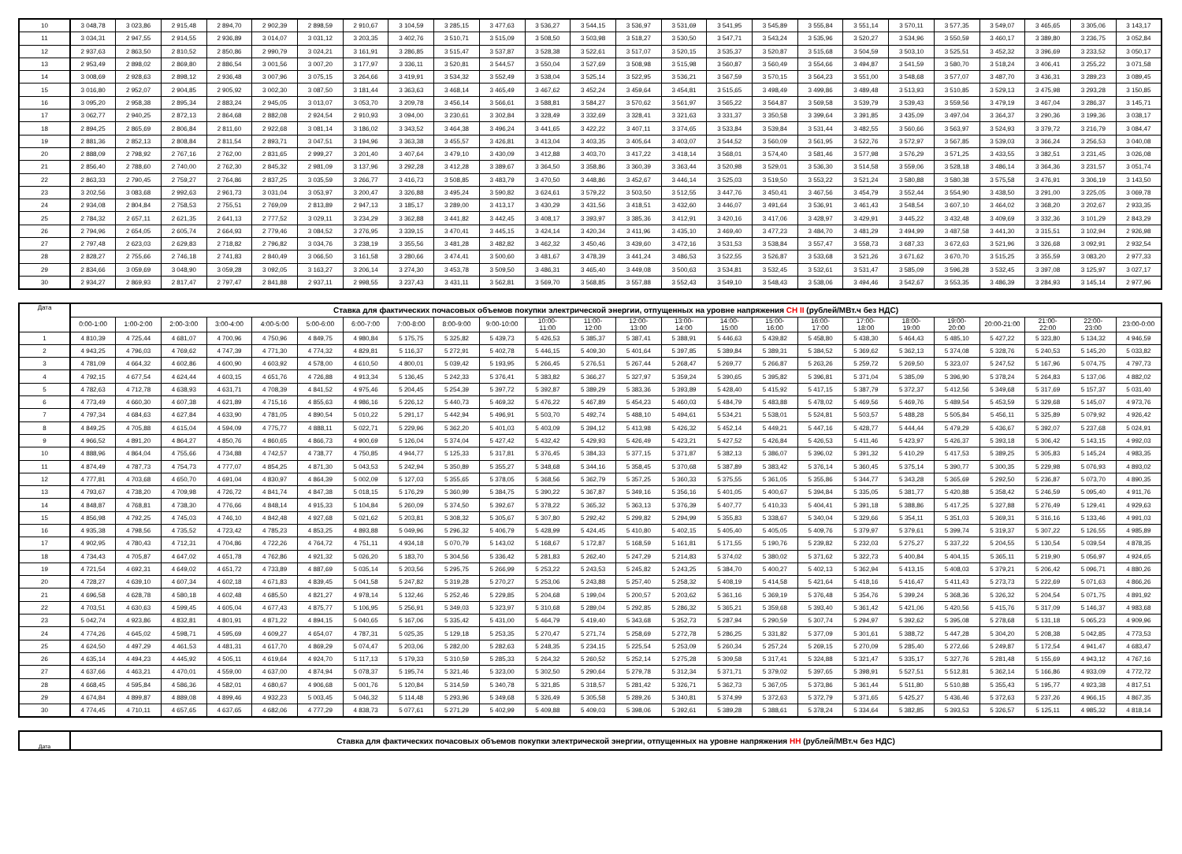| 10 | 3 048,78 | 3 023,86 | 2 915,48 | 2 894,70 | 2 902,39 | 2 898,59 | 2 910,67 | 3 104,59 | 3 285,15 | 3 477,63 | 3 536,27 | 3 544,15 | 3 536,97 | 3 531,69 | 3 541,95 | 3 545,89 | 3 555,84 | 3 551,14 | 3 570,11 | 3 577,35 | 3 549,07 | 3 465,65 | 3 305,06 | 3 143,17 |
| 11 | 3 034,31 | 2 947,55 | 2 914,55 | 2 936,89 | 3 014,07 | 3 031,12 | 3 203,35 | 3 402,76 | 3 510,71 | 3 515,09 | 3 508,50 | 3 503,98 | 3 518,27 | 3 530,50 | 3 547,71 | 3 543,24 | 3 535,96 | 3 520,27 | 3 534,96 | 3 550,59 | 3 460,17 | 3 389,80 | 3 236,75 | 3 052,84 |
| 12 | 2 937,63 | 2 863,50 | 2 810,52 | 2 850,86 | 2 990,79 | 3 024,21 | 3 161,91 | 3 286,85 | 3 515,47 | 3 537,87 | 3 528,38 | 3 522,61 | 3 517,07 | 3 520,15 | 3 535,37 | 3 520,87 | 3 515,68 | 3 504,59 | 3 503,10 | 3 525,51 | 3 452,32 | 3 396,69 | 3 233,52 | 3 050,17 |
| 13 | 2 953,49 | 2 898,02 | 2 869,80 | 2 886,54 | 3 001,56 | 3 007,20 | 3 177,97 | 3 336,11 | 3 520,81 | 3 544,57 | 3 550,04 | 3 527,69 | 3 508,98 | 3 515,98 | 3 560,87 | 3 560,49 | 3 554,66 | 3 494,87 | 3 541,59 | 3 580,70 | 3 518,24 | 3 406,41 | 3 255,22 | 3 071,58 |
| 14 | 3 008,69 | 2 928,63 | 2 898,12 | 2 936,48 | 3 007,96 | 3 075,15 | 3 264,66 | 3 419,91 | 3 534,32 | 3 552,49 | 3 538,04 | 3 525,14 | 3 522,95 | 3 536,21 | 3 567,59 | 3 570,15 | 3 564,23 | 3 551,00 | 3 548,68 | 3 577,07 | 3 487,70 | 3 436,31 | 3 289,23 | 3 089,45 |
| 15 | 3 016,80 | 2 952,07 | 2 904,85 | 2 905,92 | 3 002,30 | 3 087,50 | 3 181,44 | 3 363,63 | 3 468,14 | 3 465,49 | 3 467,62 | 3 452,24 | 3 459,64 | 3 454,81 | 3 515,65 | 3 498,49 | 3 499,86 | 3 489,48 | 3 513,93 | 3 510,85 | 3 529,13 | 3 475,98 | 3 293,28 | 3 150,85 |
| 16 | 3 095,20 | 2 958,38 | 2 895,34 | 2 883,24 | 2 945,05 | 3 013,07 | 3 053,70 | 3 209,78 | 3 456,14 | 3 566,61 | 3 588,81 | 3 584,27 | 3 570,62 | 3 561,97 | 3 565,22 | 3 564,87 | 3 569,58 | 3 539,79 | 3 539,43 | 3 559,56 | 3 479,19 | 3 467,04 | 3 286,37 | 3 145,71 |
| 17 | 3 062,77 | 2 940,25 | 2 872,13 | 2 864,68 | 2 882,08 | 2 924,54 | 2 910,93 | 3 094,00 | 3 230,61 | 3 302,84 | 3 328,49 | 3 332,69 | 3 328,41 | 3 321,63 | 3 331,37 | 3 350,58 | 3 399,64 | 3 391,85 | 3 435,09 | 3 497,04 | 3 364,37 | 3 290,36 | 3 199,36 | 3 038,17 |
| 18 | 2 894,25 | 2 865,69 | 2 806,84 | 2 811,60 | 2 922,68 | 3 081,14 | 3 186,02 | 3 343,52 | 3 464,38 | 3 496,24 | 3 441,65 | 3 422,22 | 3 407,11 | 3 374,65 | 3 533,84 | 3 539,84 | 3 531,44 | 3 482,55 | 3 560,66 | 3 563,97 | 3 524,93 | 3 379,72 | 3 216,79 | 3 084,47 |
| 19 | 2 881,36 | 2 852,13 | 2 808,84 | 2 811,54 | 2 893,71 | 3 047,51 | 3 194,96 | 3 363,38 | 3 455,57 | 3 426,81 | 3 413,04 | 3 403,35 | 3 405,64 | 3 403,07 | 3 544,52 | 3 560,09 | 3 561,95 | 3 522,76 | 3 572,97 | 3 567,85 | 3 539,03 | 3 366,24 | 3 256,53 | 3 040,08 |
| 20 | 2 888,09 | 2 798,92 | 2 767,16 | 2 762,00 | 2 831,65 | 2 999,27 | 3 201,40 | 3 407,64 | 3 479,10 | 3 430,09 | 3 412,88 | 3 403,70 | 3 417,22 | 3 418,14 | 3 568,01 | 3 574,40 | 3 581,46 | 3 577,98 | 3 576,29 | 3 571,25 | 3 433,55 | 3 382,51 | 3 231,45 | 3 026,08 |
| 21 | 2 856,40 | 2 788,60 | 2 740,00 | 2 762,30 | 2 845,32 | 2 981,09 | 3 137,96 | 3 292,28 | 3 412,28 | 3 389,67 | 3 364,50 | 3 358,86 | 3 360,39 | 3 363,44 | 3 520,98 | 3 529,01 | 3 536,30 | 3 514,58 | 3 559,06 | 3 528,18 | 3 486,14 | 3 364,36 | 3 231,57 | 3 051,74 |
| 22 | 2 863,33 | 2 790,45 | 2 759,27 | 2 764,86 | 2 837,25 | 3 035,59 | 3 266,77 | 3 416,73 | 3 508,85 | 3 483,79 | 3 470,50 | 3 448,86 | 3 452,67 | 3 446,14 | 3 525,03 | 3 519,50 | 3 553,22 | 3 521,24 | 3 580,88 | 3 580,38 | 3 575,58 | 3 476,91 | 3 306,19 | 3 143,50 |
| 23 | 3 202,56 | 3 083,68 | 2 992,63 | 2 961,73 | 3 031,04 | 3 053,97 | 3 200,47 | 3 326,88 | 3 495,24 | 3 590,82 | 3 624,61 | 3 579,22 | 3 503,50 | 3 512,55 | 3 447,76 | 3 450,41 | 3 467,56 | 3 454,79 | 3 552,44 | 3 554,90 | 3 438,50 | 3 291,00 | 3 225,05 | 3 069,78 |
| 24 | 2 934,08 | 2 804,84 | 2 758,53 | 2 755,51 | 2 769,09 | 2 813,89 | 2 947,13 | 3 185,17 | 3 289,00 | 3 413,17 | 3 430,29 | 3 431,56 | 3 418,51 | 3 432,60 | 3 446,07 | 3 491,64 | 3 536,91 | 3 461,43 | 3 548,54 | 3 607,10 | 3 464,02 | 3 368,20 | 3 202,67 | 2 933,35 |
| 25 | 2 784,32 | 2 657,11 | 2 621,35 | 2 641,13 | 2 777,52 | 3 029,11 | 3 234,29 | 3 362,88 | 3 441,82 | 3 442,45 | 3 408,17 | 3 393,97 | 3 385,36 | 3 412,91 | 3 420,16 | 3 417,06 | 3 428,97 | 3 429,91 | 3 445,22 | 3 432,48 | 3 409,69 | 3 332,36 | 3 101,29 | 2 843,29 |
| 26 | 2 794,96 | 2 654,05 | 2 605,74 | 2 664,93 | 2 779,46 | 3 084,52 | 3 276,95 | 3 339,15 | 3 470,41 | 3 445,15 | 3 424,14 | 3 420,34 | 3 411,96 | 3 435,10 | 3 469,40 | 3 477,23 | 3 484,70 | 3 481,29 | 3 494,99 | 3 487,58 | 3 441,30 | 3 315,51 | 3 102,94 | 2 926,98 |
| 27 | 2 797,48 | 2 623,03 | 2 629,83 | 2 718,82 | 2 796,82 | 3 034,76 | 3 238,19 | 3 355,56 | 3 481,28 | 3 482,82 | 3 462,32 | 3 450,46 | 3 439,60 | 3 472,16 | 3 531,53 | 3 538,84 | 3 557,47 | 3 558,73 | 3 687,33 | 3 672,63 | 3 521,96 | 3 326,68 | 3 092,91 | 2 932,54 |
| 28 | 2 828,27 | 2 755,66 | 2 746,18 | 2 741,83 | 2 840,49 | 3 066,50 | 3 161,58 | 3 280,66 | 3 474,41 | 3 500,60 | 3 481,67 | 3 478,39 | 3 441,24 | 3 486,53 | 3 522,55 | 3 526,87 | 3 533,68 | 3 521,26 | 3 671,62 | 3 670,70 | 3 515,25 | 3 355,59 | 3 083,20 | 2 977,33 |
| 29 | 2 834,66 | 3 059,69 | 3 048,90 | 3 059,28 | 3 092,05 | 3 163,27 | 3 206,14 | 3 274,30 | 3 453,78 | 3 509,50 | 3 486,31 | 3 465,40 | 3 449,08 | 3 500,63 | 3 534,81 | 3 532,45 | 3 532,61 | 3 531,47 | 3 585,09 | 3 596,28 | 3 532,45 | 3 397,08 | 3 125,97 | 3 027,17 |
| 30 | 2 934,27 | 2 869,93 | 2 817,47 | 2 797,47 | 2 841,88 | 2 937,11 | 2 998,55 | 3 237,43 | 3 431,11 | 3 562,81 | 3 569,70 | 3 568,85 | 3 557,88 | 3 552,43 | 3 549,10 | 3 548,43 | 3 538,06 | 3 494,46 | 3 542,67 | 3 553,35 | 3 486,39 | 3 284,93 | 3 145,14 | 2 977,96 |
| Дата | Ставка для фактических почасовых объемов покупки электрической энергии, отпущенных на уровне напряжения СН II (рублей/МВт.ч без НДС) | | | | | | | | | | | | | | | | | | | | | | | |
| --- | --- | --- | --- | --- | --- | --- | --- | --- | --- | --- | --- | --- | --- | --- | --- | --- | --- | --- | --- | --- | --- | --- | --- | --- |
| | 0:00-1:00 | 1:00-2:00 | 2:00-3:00 | 3:00-4:00 | 4:00-5:00 | 5:00-6:00 | 6:00-7:00 | 7:00-8:00 | 8:00-9:00 | 9:00-10:00 | 10:00- 11:00 | 11:00- 12:00 | 12:00- 13:00 | 13:00- 14:00 | 14:00- 15:00 | 15:00- 16:00 | 16:00- 17:00 | 17:00- 18:00 | 18:00- 19:00 | 19:00- 20:00 | 20:00-21:00 | 21:00- 22:00 | 22:00- 23:00 | 23:00-0:00 |
| 1 | 4 810,39 | 4 725,44 | 4 681,07 | 4 700,96 | 4 750,96 | 4 849,75 | 4 980,84 | 5 175,75 | 5 325,82 | 5 439,73 | 5 426,53 | 5 385,37 | 5 387,41 | 5 388,91 | 5 446,63 | 5 439,82 | 5 458,80 | 5 438,30 | 5 464,43 | 5 485,10 | 5 427,22 | 5 323,80 | 5 134,32 | 4 946,59 |
| 2 | 4 943,25 | 4 796,03 | 4 769,62 | 4 747,39 | 4 771,30 | 4 774,32 | 4 829,81 | 5 116,37 | 5 272,91 | 5 402,78 | 5 446,15 | 5 409,30 | 5 401,64 | 5 397,85 | 5 389,84 | 5 389,31 | 5 384,52 | 5 369,62 | 5 362,13 | 5 374,08 | 5 328,76 | 5 240,53 | 5 145,20 | 5 033,82 |
| 3 | 4 781,09 | 4 664,32 | 4 602,86 | 4 600,90 | 4 603,92 | 4 578,00 | 4 610,50 | 4 800,01 | 5 039,42 | 5 193,95 | 5 266,45 | 5 276,51 | 5 267,44 | 5 268,47 | 5 269,77 | 5 266,87 | 5 263,26 | 5 259,72 | 5 269,50 | 5 323,07 | 5 247,52 | 5 167,96 | 5 074,75 | 4 797,73 |
| 4 | 4 792,15 | 4 677,54 | 4 624,44 | 4 603,15 | 4 651,76 | 4 726,88 | 4 913,34 | 5 136,45 | 5 242,33 | 5 376,41 | 5 383,82 | 5 366,27 | 5 327,97 | 5 359,24 | 5 390,65 | 5 395,82 | 5 396,81 | 5 371,04 | 5 385,09 | 5 396,90 | 5 378,24 | 5 264,83 | 5 137,06 | 4 882,02 |
| 5 | 4 782,63 | 4 712,78 | 4 638,93 | 4 631,71 | 4 708,39 | 4 841,52 | 4 975,46 | 5 204,45 | 5 254,39 | 5 397,72 | 5 392,87 | 5 389,29 | 5 383,36 | 5 393,89 | 5 428,40 | 5 415,92 | 5 417,15 | 5 387,79 | 5 372,37 | 5 412,56 | 5 349,68 | 5 317,69 | 5 157,37 | 5 031,40 |
| 6 | 4 773,49 | 4 660,30 | 4 607,38 | 4 621,89 | 4 715,16 | 4 855,63 | 4 986,16 | 5 226,12 | 5 440,73 | 5 469,32 | 5 476,22 | 5 467,89 | 5 454,23 | 5 460,03 | 5 484,79 | 5 483,88 | 5 478,02 | 5 469,56 | 5 469,76 | 5 489,54 | 5 453,59 | 5 329,68 | 5 145,07 | 4 973,76 |
| 7 | 4 797,34 | 4 684,63 | 4 627,84 | 4 633,90 | 4 781,05 | 4 890,54 | 5 010,22 | 5 291,17 | 5 442,94 | 5 496,91 | 5 503,70 | 5 492,74 | 5 488,10 | 5 494,61 | 5 534,21 | 5 538,01 | 5 524,81 | 5 503,57 | 5 488,28 | 5 505,84 | 5 456,11 | 5 325,89 | 5 079,92 | 4 926,42 |
| 8 | 4 849,25 | 4 705,88 | 4 615,04 | 4 594,09 | 4 775,77 | 4 888,11 | 5 022,71 | 5 229,96 | 5 362,20 | 5 401,03 | 5 403,09 | 5 394,12 | 5 413,98 | 5 426,32 | 5 452,14 | 5 449,21 | 5 447,16 | 5 428,77 | 5 444,44 | 5 479,29 | 5 436,67 | 5 392,07 | 5 237,68 | 5 024,91 |
| 9 | 4 966,52 | 4 891,20 | 4 864,27 | 4 850,76 | 4 860,65 | 4 866,73 | 4 900,69 | 5 126,04 | 5 374,04 | 5 427,42 | 5 432,42 | 5 429,93 | 5 426,49 | 5 423,21 | 5 427,52 | 5 426,84 | 5 426,53 | 5 411,46 | 5 423,97 | 5 426,37 | 5 393,18 | 5 306,42 | 5 143,15 | 4 992,03 |
| 10 | 4 888,96 | 4 864,04 | 4 755,66 | 4 734,88 | 4 742,57 | 4 738,77 | 4 750,85 | 4 944,77 | 5 125,33 | 5 317,81 | 5 376,45 | 5 384,33 | 5 377,15 | 5 371,87 | 5 382,13 | 5 386,07 | 5 396,02 | 5 391,32 | 5 410,29 | 5 417,53 | 5 389,25 | 5 305,83 | 5 145,24 | 4 983,35 |
| 11 | 4 874,49 | 4 787,73 | 4 754,73 | 4 777,07 | 4 854,25 | 4 871,30 | 5 043,53 | 5 242,94 | 5 350,89 | 5 355,27 | 5 348,68 | 5 344,16 | 5 358,45 | 5 370,68 | 5 387,89 | 5 383,42 | 5 376,14 | 5 360,45 | 5 375,14 | 5 390,77 | 5 300,35 | 5 229,98 | 5 076,93 | 4 893,02 |
| 12 | 4 777,81 | 4 703,68 | 4 650,70 | 4 691,04 | 4 830,97 | 4 864,39 | 5 002,09 | 5 127,03 | 5 355,65 | 5 378,05 | 5 368,56 | 5 362,79 | 5 357,25 | 5 360,33 | 5 375,55 | 5 361,05 | 5 355,86 | 5 344,77 | 5 343,28 | 5 365,69 | 5 292,50 | 5 236,87 | 5 073,70 | 4 890,35 |
| 13 | 4 793,67 | 4 738,20 | 4 709,98 | 4 726,72 | 4 841,74 | 4 847,38 | 5 018,15 | 5 176,29 | 5 360,99 | 5 384,75 | 5 390,22 | 5 367,87 | 5 349,16 | 5 356,16 | 5 401,05 | 5 400,67 | 5 394,84 | 5 335,05 | 5 381,77 | 5 420,88 | 5 358,42 | 5 246,59 | 5 095,40 | 4 911,76 |
| 14 | 4 848,87 | 4 768,81 | 4 738,30 | 4 776,66 | 4 848,14 | 4 915,33 | 5 104,84 | 5 260,09 | 5 374,50 | 5 392,67 | 5 378,22 | 5 365,32 | 5 363,13 | 5 376,39 | 5 407,77 | 5 410,33 | 5 404,41 | 5 391,18 | 5 388,86 | 5 417,25 | 5 327,88 | 5 276,49 | 5 129,41 | 4 929,63 |
| 15 | 4 856,98 | 4 792,25 | 4 745,03 | 4 746,10 | 4 842,48 | 4 927,68 | 5 021,62 | 5 203,81 | 5 308,32 | 5 305,67 | 5 307,80 | 5 292,42 | 5 299,82 | 5 294,99 | 5 355,83 | 5 338,67 | 5 340,04 | 5 329,66 | 5 354,11 | 5 351,03 | 5 369,31 | 5 316,16 | 5 133,46 | 4 991,03 |
| 16 | 4 935,38 | 4 798,56 | 4 735,52 | 4 723,42 | 4 785,23 | 4 853,25 | 4 893,88 | 5 049,96 | 5 296,32 | 5 406,79 | 5 428,99 | 5 424,45 | 5 410,80 | 5 402,15 | 5 405,40 | 5 405,05 | 5 409,76 | 5 379,97 | 5 379,61 | 5 399,74 | 5 319,37 | 5 307,22 | 5 126,55 | 4 985,89 |
| 17 | 4 902,95 | 4 780,43 | 4 712,31 | 4 704,86 | 4 722,26 | 4 764,72 | 4 751,11 | 4 934,18 | 5 070,79 | 5 143,02 | 5 168,67 | 5 172,87 | 5 168,59 | 5 161,81 | 5 171,55 | 5 190,76 | 5 239,82 | 5 232,03 | 5 275,27 | 5 337,22 | 5 204,55 | 5 130,54 | 5 039,54 | 4 878,35 |
| 18 | 4 734,43 | 4 705,87 | 4 647,02 | 4 651,78 | 4 762,86 | 4 921,32 | 5 026,20 | 5 183,70 | 5 304,56 | 5 336,42 | 5 281,83 | 5 262,40 | 5 247,29 | 5 214,83 | 5 374,02 | 5 380,02 | 5 371,62 | 5 322,73 | 5 400,84 | 5 404,15 | 5 365,11 | 5 219,90 | 5 056,97 | 4 924,65 |
| 19 | 4 721,54 | 4 692,31 | 4 649,02 | 4 651,72 | 4 733,89 | 4 887,69 | 5 035,14 | 5 203,56 | 5 295,75 | 5 266,99 | 5 253,22 | 5 243,53 | 5 245,82 | 5 243,25 | 5 384,70 | 5 400,27 | 5 402,13 | 5 362,94 | 5 413,15 | 5 408,03 | 5 379,21 | 5 206,42 | 5 096,71 | 4 880,26 |
| 20 | 4 728,27 | 4 639,10 | 4 607,34 | 4 602,18 | 4 671,83 | 4 839,45 | 5 041,58 | 5 247,82 | 5 319,28 | 5 270,27 | 5 253,06 | 5 243,88 | 5 257,40 | 5 258,32 | 5 408,19 | 5 414,58 | 5 421,64 | 5 418,16 | 5 416,47 | 5 411,43 | 5 273,73 | 5 222,69 | 5 071,63 | 4 866,26 |
| 21 | 4 696,58 | 4 628,78 | 4 580,18 | 4 602,48 | 4 685,50 | 4 821,27 | 4 978,14 | 5 132,46 | 5 252,46 | 5 229,85 | 5 204,68 | 5 199,04 | 5 200,57 | 5 203,62 | 5 361,16 | 5 369,19 | 5 376,48 | 5 354,76 | 5 399,24 | 5 368,36 | 5 326,32 | 5 204,54 | 5 071,75 | 4 891,92 |
| 22 | 4 703,51 | 4 630,63 | 4 599,45 | 4 605,04 | 4 677,43 | 4 875,77 | 5 106,95 | 5 256,91 | 5 349,03 | 5 323,97 | 5 310,68 | 5 289,04 | 5 292,85 | 5 286,32 | 5 365,21 | 5 359,68 | 5 393,40 | 5 361,42 | 5 421,06 | 5 420,56 | 5 415,76 | 5 317,09 | 5 146,37 | 4 983,68 |
| 23 | 5 042,74 | 4 923,86 | 4 832,81 | 4 801,91 | 4 871,22 | 4 894,15 | 5 040,65 | 5 167,06 | 5 335,42 | 5 431,00 | 5 464,79 | 5 419,40 | 5 343,68 | 5 352,73 | 5 287,94 | 5 290,59 | 5 307,74 | 5 294,97 | 5 392,62 | 5 395,08 | 5 278,68 | 5 131,18 | 5 065,23 | 4 909,96 |
| 24 | 4 774,26 | 4 645,02 | 4 598,71 | 4 595,69 | 4 609,27 | 4 654,07 | 4 787,31 | 5 025,35 | 5 129,18 | 5 253,35 | 5 270,47 | 5 271,74 | 5 258,69 | 5 272,78 | 5 286,25 | 5 331,82 | 5 377,09 | 5 301,61 | 5 388,72 | 5 447,28 | 5 304,20 | 5 208,38 | 5 042,85 | 4 773,53 |
| 25 | 4 624,50 | 4 497,29 | 4 461,53 | 4 481,31 | 4 617,70 | 4 869,29 | 5 074,47 | 5 203,06 | 5 282,00 | 5 282,63 | 5 248,35 | 5 234,15 | 5 225,54 | 5 253,09 | 5 260,34 | 5 257,24 | 5 269,15 | 5 270,09 | 5 285,40 | 5 272,66 | 5 249,87 | 5 172,54 | 4 941,47 | 4 683,47 |
| 26 | 4 635,14 | 4 494,23 | 4 445,92 | 4 505,11 | 4 619,64 | 4 924,70 | 5 117,13 | 5 179,33 | 5 310,59 | 5 285,33 | 5 264,32 | 5 260,52 | 5 252,14 | 5 275,28 | 5 309,58 | 5 317,41 | 5 324,88 | 5 321,47 | 5 335,17 | 5 327,76 | 5 281,48 | 5 155,69 | 4 943,12 | 4 767,16 |
| 27 | 4 637,66 | 4 463,21 | 4 470,01 | 4 559,00 | 4 637,00 | 4 874,94 | 5 078,37 | 5 195,74 | 5 321,46 | 5 323,00 | 5 302,50 | 5 290,64 | 5 279,78 | 5 312,34 | 5 371,71 | 5 379,02 | 5 397,65 | 5 398,91 | 5 527,51 | 5 512,81 | 5 362,14 | 5 166,86 | 4 933,09 | 4 772,72 |
| 28 | 4 668,45 | 4 595,84 | 4 586,36 | 4 582,01 | 4 680,67 | 4 906,68 | 5 001,76 | 5 120,84 | 5 314,59 | 5 340,78 | 5 321,85 | 5 318,57 | 5 281,42 | 5 326,71 | 5 362,73 | 5 367,05 | 5 373,86 | 5 361,44 | 5 511,80 | 5 510,88 | 5 355,43 | 5 195,77 | 4 923,38 | 4 817,51 |
| 29 | 4 674,84 | 4 899,87 | 4 889,08 | 4 899,46 | 4 932,23 | 5 003,45 | 5 046,32 | 5 114,48 | 5 293,96 | 5 349,68 | 5 326,49 | 5 305,58 | 5 289,26 | 5 340,81 | 5 374,99 | 5 372,63 | 5 372,79 | 5 371,65 | 5 425,27 | 5 436,46 | 5 372,63 | 5 237,26 | 4 966,15 | 4 867,35 |
| 30 | 4 774,45 | 4 710,11 | 4 657,65 | 4 637,65 | 4 682,06 | 4 777,29 | 4 838,73 | 5 077,61 | 5 271,29 | 5 402,99 | 5 409,88 | 5 409,03 | 5 398,06 | 5 392,61 | 5 389,28 | 5 388,61 | 5 378,24 | 5 334,64 | 5 382,85 | 5 393,53 | 5 326,57 | 5 125,11 | 4 985,32 | 4 818,14 |
| Дата | Ставка для фактических почасовых объемов покупки электрической энергии, отпущенных на уровне напряжения НН (рублей/МВт.ч без НДС) |
| --- | --- |